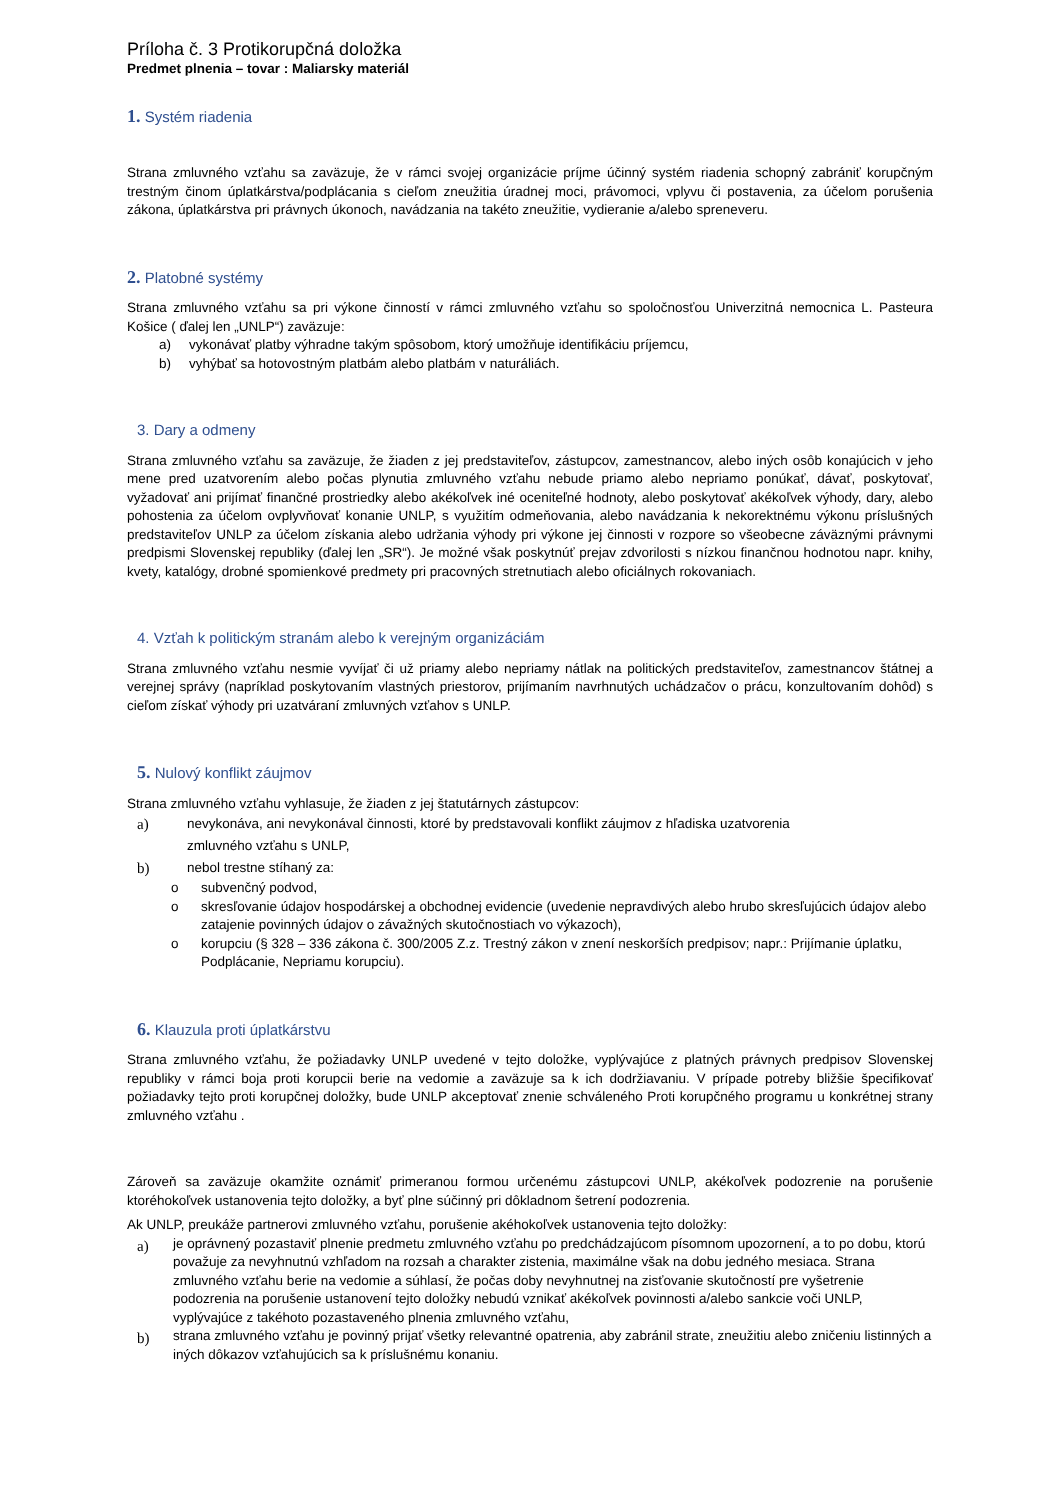Príloha č. 3 Protikorupčná doložka
Predmet plnenia – tovar : Maliarsky materiál
1. Systém riadenia
Strana zmluvného vzťahu sa zaväzuje, že v rámci svojej organizácie príjme účinný systém riadenia schopný zabrániť korupčným trestným činom úplatkárstva/podplácania s cieľom zneužitia úradnej moci, právomoci, vplyvu či postavenia, za účelom porušenia zákona, úplatkárstva pri právnych úkonoch, navádzania na takéto zneužitie, vydieranie a/alebo spreneveru.
2. Platobné systémy
Strana zmluvného vzťahu sa pri výkone činností v rámci zmluvného vzťahu so spoločnosťou Univerzitná nemocnica L. Pasteura Košice ( ďalej len „UNLP“) zaväzuje:
a) vykonávať platby výhradne takým spôsobom, ktorý umožňuje identifikáciu príjemcu,
b) vyhýbať sa hotovostným platbám alebo platbám v naturáliách.
3. Dary a odmeny
Strana zmluvného vzťahu sa zaväzuje, že žiaden z jej predstaviteľov, zástupcov, zamestnancov, alebo iných osôb konajúcich v jeho mene pred uzatvorením alebo počas plynutia zmluvného vzťahu nebude priamo alebo nepriamo ponúkať, dávať, poskytovať, vyžadovať ani prijímať finančné prostriedky alebo akékoľvek iné oceniteľné hodnoty, alebo poskytovať akékoľvek výhody, dary, alebo pohostenia za účelom ovplyvňovať konanie UNLP, s využitím odmeňovania, alebo navádzania k nekorektnému výkonu príslušných predstaviteľov UNLP za účelom získania alebo udržania výhody pri výkone jej činnosti v rozpore so všeobecne záväznými právnymi predpismi Slovenskej republiky (ďalej len „SR“). Je možné však poskytnúť prejav zdvorilosti s nízkou finančnou hodnotou napr. knihy, kvety, katalógy, drobné spomienkové predmety pri pracovných stretnutiach alebo oficiálnych rokovaniach.
4. Vzťah k politickým stranám alebo k verejným organizáciám
Strana zmluvného vzťahu nesmie vyvíjať či už priamy alebo nepriamy nátlak na politických predstaviteľov, zamestnancov štátnej a verejnej správy (napríklad poskytovaním vlastných priestorov, prijímaním navrhnutých uchádzačov o prácu, konzultovaním dohôd) s cieľom získať výhody pri uzatváraní zmluvných vzťahov s UNLP.
5. Nulový konflikt záujmov
Strana zmluvného vzťahu vyhlasuje, že žiaden z jej štatutárnych zástupcov:
a) nevykonáva, ani nevykonával činnosti, ktoré by predstavovali konflikt záujmov z hľadiska uzatvorenia
zmluvného vzťahu s UNLP,
b) nebol trestne stíhaný za:
o subvenčný podvod,
o skresľovanie údajov hospodárskej a obchodnej evidencie (uvedenie nepravdivých alebo hrubo skresľujúcich údajov alebo zatajenie povinných údajov o závažných skutočnostiach vo výkazoch),
o korupciu (§ 328 – 336 zákona č. 300/2005 Z.z. Trestný zákon v znení neskorších predpisov; napr.: Prijímanie úplatku, Podplácanie, Nepriamu korupciu).
6. Klauzula proti úplatkárstvu
Strana zmluvného vzťahu, že požiadavky UNLP uvedené v tejto doložke, vyplývajúce z platných právnych predpisov Slovenskej republiky v rámci boja proti korupcii berie na vedomie a zaväzuje sa k ich dodržiavaniu. V prípade potreby bližšie špecifikovať požiadavky tejto proti korupčnej doložky, bude UNLP akceptovať znenie schváleného Proti korupčného programu u konkrétnej strany zmluvného vzťahu .
Zároveň sa zaväzuje okamžite oznámiť primeranou formou určenému zástupcovi UNLP, akékoľvek podozrenie na porušenie ktoréhokoľvek ustanovenia tejto doložky, a byť plne súčinný pri dôkladnom šetrení podozrenia.
Ak UNLP, preukáže partnerovi zmluvného vzťahu, porušenie akéhokoľvek ustanovenia tejto doložky:
a) je oprávnený pozastaviť plnenie predmetu zmluvného vzťahu po predchádzajúcom písomnom upozornení, a to po dobu, ktorú považuje za nevyhnutnú vzhľadom na rozsah a charakter zistenia, maximálne však na dobu jedného mesiaca. Strana zmluvného vzťahu berie na vedomie a súhlasí, že počas doby nevyhnutnej na zisťovanie skutočností pre vyšetrenie podozrenia na porušenie ustanovení tejto doložky nebudú vznikať akékoľvek povinnosti a/alebo sankcie voči UNLP, vyplývajúce z takéhoto pozastaveného plnenia zmluvného vzťahu,
b) strana zmluvného vzťahu je povinný prijať všetky relevantné opatrenia, aby zabránil strate, zneužitiu alebo zničeniu listinných a iných dôkazov vzťahujúcich sa k príslušnému konaniu.